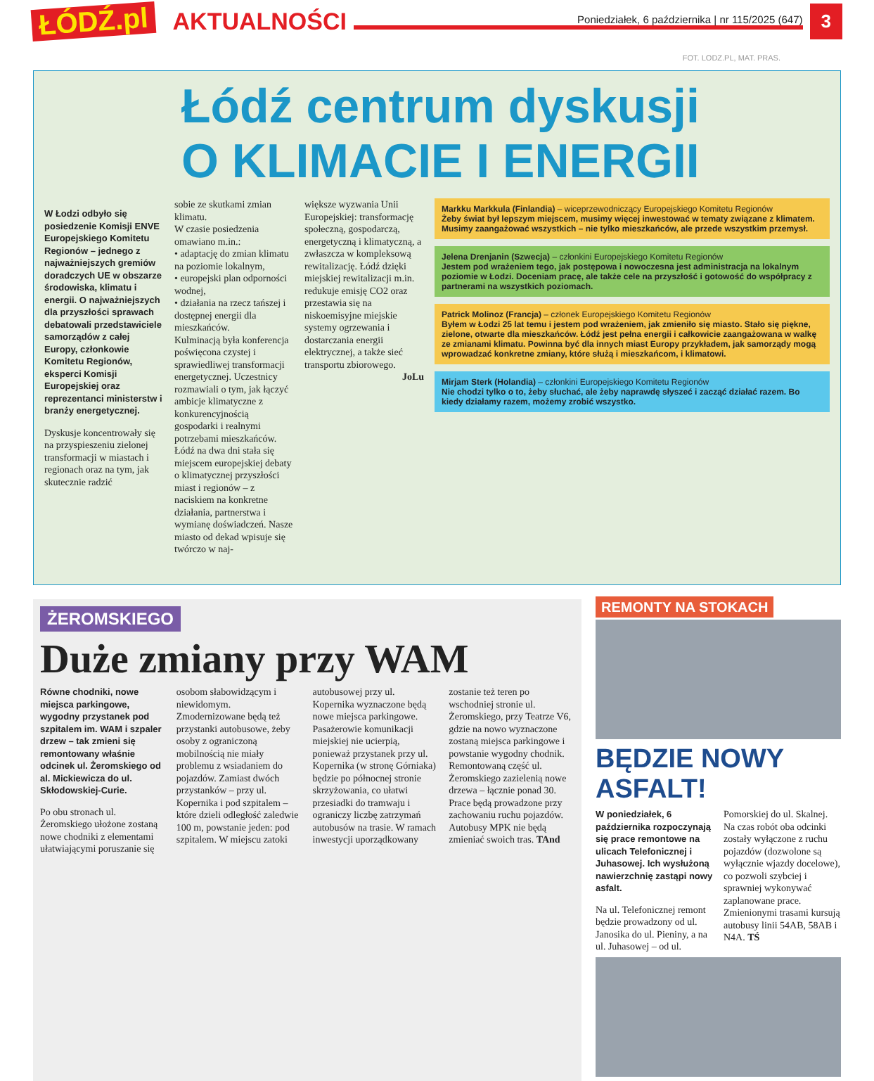ŁÓDŹ.pl AKTUALNOŚCI Poniedziałek, 6 października | nr 115/2025 (647) 3
FOT. LODZ.PL, MAT. PRAS.
Łódź centrum dyskusji
O KLIMACIE I ENERGII
W Łodzi odbyło się posiedzenie Komisji ENVE Europejskiego Komitetu Regionów – jednego z najważniejszych gremiów doradczych UE w obszarze środowiska, klimatu i energii. O najważniejszych dla przyszłości sprawach debatowali przedstawiciele samorządów z całej Europy, członkowie Komitetu Regionów, eksperci Komisji Europejskiej oraz reprezentanci ministerstw i branży energetycznej.
Dyskusje koncentrowały się na przyspieszeniu zielonej transformacji w miastach i regionach oraz na tym, jak skutecznie radzić
sobie ze skutkami zmian klimatu.
W czasie posiedzenia omawiano m.in.:
• adaptację do zmian klimatu na poziomie lokalnym,
• europejski plan odporności wodnej,
• działania na rzecz tańszej i dostępnej energii dla mieszkańców.
Kulminacją była konferencja poświęcona czystej i sprawiedliwej transformacji energetycznej. Uczestnicy rozmawiali o tym, jak łączyć ambicje klimatyczne z konkurencyjnością gospodarki i realnymi potrzebami mieszkańców.
Łódź na dwa dni stała się miejscem europejskiej debaty o klimatycznej przyszłości miast i regionów – z naciskiem na konkretne działania, partnerstwa i wymianę doświadczeń. Nasze miasto od dekad wpisuje się twórczo w naj-
większe wyzwania Unii Europejskiej: transformację społeczną, gospodarczą, energetyczną i klimatyczną, a zwłaszcza w kompleksową rewitalizację. Łódź dzięki miejskiej rewitalizacji m.in. redukuje emisję CO2 oraz przestawia się na niskoemisyjne miejskie systemy ogrzewania i dostarczania energii elektrycznej, a także sieć transportu zbiorowego.
JoLu
Markku Markkula (Finlandia) – wiceprzewodniczący Europejskiego Komitetu Regionów
Żeby świat był lepszym miejscem, musimy więcej inwestować w tematy związane z klimatem. Musimy zaangażować wszystkich – nie tylko mieszkańców, ale przede wszystkim przemysł.
Jelena Drenjanin (Szwecja) – członkini Europejskiego Komitetu Regionów
Jestem pod wrażeniem tego, jak postępowa i nowoczesna jest administracja na lokalnym poziomie w Łodzi. Doceniam pracę, ale także cele na przyszłość i gotowość do współpracy z partnerami na wszystkich poziomach.
Patrick Molinoz (Francja) – członek Europejskiego Komitetu Regionów
Byłem w Łodzi 25 lat temu i jestem pod wrażeniem, jak zmieniło się miasto. Stało się piękne, zielone, otwarte dla mieszkańców. Łódź jest pełna energii i całkowicie zaangażowana w walkę ze zmianami klimatu. Powinna być dla innych miast Europy przykładem, jak samorządy mogą wprowadzać konkretne zmiany, które służą i mieszkańcom, i klimatowi.
Mirjam Sterk (Holandia) – członkini Europejskiego Komitetu Regionów
Nie chodzi tylko o to, żeby słuchać, ale żeby naprawdę słyszeć i zacząć działać razem. Bo kiedy działamy razem, możemy zrobić wszystko.
ŻEROMSKIEGO
Duże zmiany przy WAM
Równe chodniki, nowe miejsca parkingowe, wygodny przystanek pod szpitalem im. WAM i szpaler drzew – tak zmieni się remontowany właśnie odcinek ul. Żeromskiego od al. Mickiewicza do ul. Skłodowskiej-Curie.
Po obu stronach ul. Żeromskiego ułożone zostaną nowe chodniki z elementami ułatwiającymi poruszanie się osobom słabowidzącym i niewidomym. Zmodernizowane będą też przystanki autobusowe, żeby osoby z ograniczoną mobilnością nie miały problemu z wsiadaniem do pojazdów. Zamiast dwóch przystanków – przy ul. Kopernika i pod szpitalem – które dzieli odległość zaledwie 100 m, powstanie jeden: pod szpitalem. W miejscu zatoki autobusowej przy ul. Kopernika wyznaczone będą nowe miejsca parkingowe. Pasażerowie komunikacji miejskiej nie ucierpią, ponieważ przystanek przy ul. Kopernika (w stronę Górniaka) będzie po północnej stronie skrzyżowania, co ułatwi przesiadki do tramwaju i ograniczy liczbę zatrzymań autobusów na trasie. W ramach inwestycji uporządkowany zostanie też teren po wschodniej stronie ul. Żeromskiego, przy Teatrze V6, gdzie na nowo wyznaczone zostaną miejsca parkingowe i powstanie wygodny chodnik. Remontowaną część ul. Żeromskiego zazielenią nowe drzewa – łącznie ponad 30. Prace będą prowadzone przy zachowaniu ruchu pojazdów. Autobusy MPK nie będą zmieniać swoich tras. TAnd
REMONTY NA STOKACH
BĘDZIE NOWY ASFALT!
W poniedziałek, 6 października rozpoczynają się prace remontowe na ulicach Telefonicznej i Juhasowej. Ich wysłużoną nawierzchnię zastąpi nowy asfalt.
Na ul. Telefonicznej remont będzie prowadzony od ul. Janosika do ul. Pieniny, a na ul. Juhasowej – od ul. Pomorskiej do ul. Skalnej. Na czas robót oba odcinki zostały wyłączone z ruchu pojazdów (dozwolone są wyłącznie wjazdy docelowe), co pozwoli szybciej i sprawniej wykonywać zaplanowane prace. Zmienionymi trasami kursują autobusy linii 54AB, 58AB i N4A. TŚ